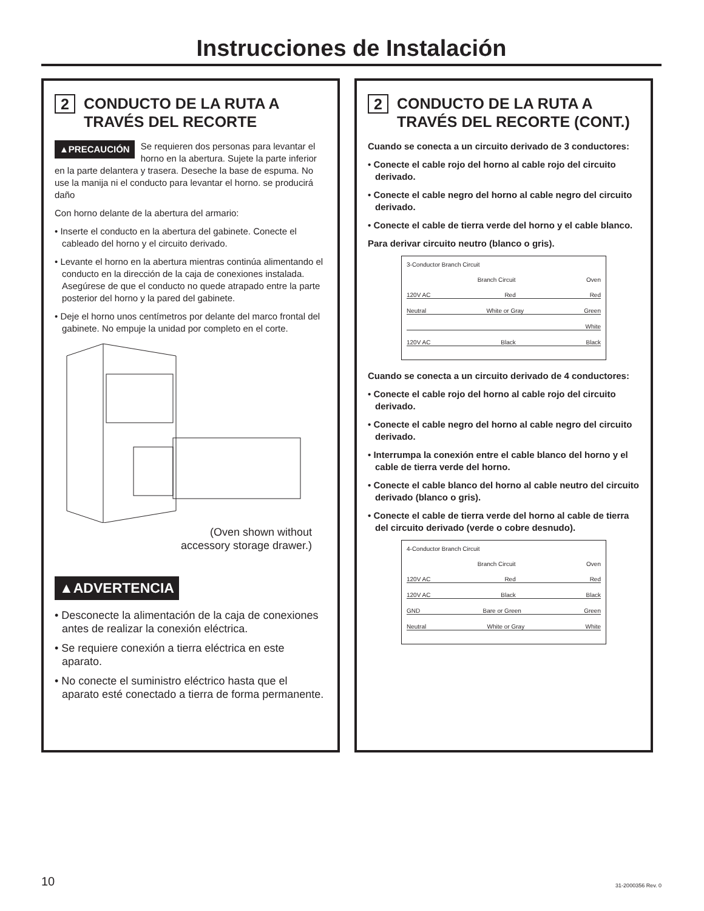Instrucciones de Instalación
2 CONDUCTO DE LA RUTA A TRAVÉS DEL RECORTE
▲PRECAUCIÓN Se requieren dos personas para levantar el horno en la abertura. Sujete la parte inferior en la parte delantera y trasera. Deseche la base de espuma. No use la manija ni el conducto para levantar el horno. se producirá daño
Con horno delante de la abertura del armario:
• Inserte el conducto en la abertura del gabinete. Conecte el cableado del horno y el circuito derivado.
• Levante el horno en la abertura mientras continúa alimentando el conducto en la dirección de la caja de conexiones instalada. Asegúrese de que el conducto no quede atrapado entre la parte posterior del horno y la pared del gabinete.
• Deje el horno unos centímetros por delante del marco frontal del gabinete. No empuje la unidad por completo en el corte.
(Oven shown without
accessory storage drawer.)
▲ADVERTENCIA
• Desconecte la alimentación de la caja de conexiones antes de realizar la conexión eléctrica.
• Se requiere conexión a tierra eléctrica en este aparato.
• No conecte el suministro eléctrico hasta que el aparato esté conectado a tierra de forma permanente.
2 CONDUCTO DE LA RUTA A TRAVÉS DEL RECORTE (CONT.)
Cuando se conecta a un circuito derivado de 3 conductores:
• Conecte el cable rojo del horno al cable rojo del circuito derivado.
• Conecte el cable negro del horno al cable negro del circuito derivado.
• Conecte el cable de tierra verde del horno y el cable blanco.
Para derivar circuito neutro (blanco o gris).
3-Conductor Branch Circuit
Branch Circuit Oven
120V AC Red Red
Neutral White or Gray Green
White
120V AC Black Black
Cuando se conecta a un circuito derivado de 4 conductores:
• Conecte el cable rojo del horno al cable rojo del circuito derivado.
• Conecte el cable negro del horno al cable negro del circuito derivado.
• Interrumpa la conexión entre el cable blanco del horno y el cable de tierra verde del horno.
• Conecte el cable blanco del horno al cable neutro del circuito derivado (blanco o gris).
• Conecte el cable de tierra verde del horno al cable de tierra del circuito derivado (verde o cobre desnudo).
4-Conductor Branch Circuit
Branch Circuit Oven
120V AC Red Red
120V AC Black Black
GND Bare or Green Green
Neutral White or Gray White
10 31-2000356 Rev. 0